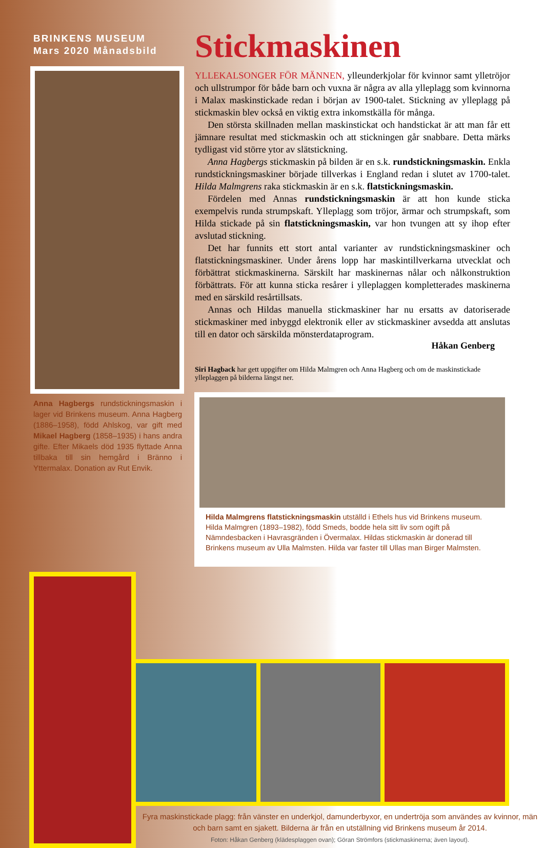BRINKENS MUSEUM
Mars 2020 Månadsbild
Anna Hagbergs rundstickningsmaskin i lager vid Brinkens museum. Anna Hagberg (1886–1958), född Ahlskog, var gift med Mikael Hagberg (1858–1935) i hans andra gifte. Efter Mikaels död 1935 flyttade Anna tillbaka till sin hemgård i Bränno i Yttermalax. Donation av Rut Envik.
Stickmaskinen
YLLEKALSONGER FÖR MÄNNEN, ylleunderkjolar för kvinnor samt ylletröjor och ullstrumpor för både barn och vuxna är några av alla ylleplagg som kvinnorna i Malax maskinstickade redan i början av 1900-talet. Stickning av ylleplagg på stickmaskin blev också en viktig extra inkomstkälla för många.
Den största skillnaden mellan maskinstickat och handstickat är att man får ett jämnare resultat med stickmaskin och att stickningen går snabbare. Detta märks tydligast vid större ytor av slätstickning.
Anna Hagbergs stickmaskin på bilden är en s.k. rundstickningsmaskin. Enkla rundstickningsmaskiner började tillverkas i England redan i slutet av 1700-talet. Hilda Malmgrens raka stickmaskin är en s.k. flatstickningsmaskin.
Fördelen med Annas rundstickningsmaskin är att hon kunde sticka exempelvis runda strumpskaft. Ylleplagg som tröjor, ärmar och strumpskaft, som Hilda stickade på sin flatstickningsmaskin, var hon tvungen att sy ihop efter avslutad stickning.
Det har funnits ett stort antal varianter av rundstickningsmaskiner och flatstickningsmaskiner. Under årens lopp har maskintillverkarna utvecklat och förbättrat stickmaskinerna. Särskilt har maskinernas nålar och nålkonstruktion förbättrats. För att kunna sticka resårer i ylleplaggen kompletterades maskinerna med en särskild resårtillsats.
Annas och Hildas manuella stickmaskiner har nu ersatts av datoriserade stickmaskiner med inbyggd elektronik eller av stickmaskiner avsedda att anslutas till en dator och särskilda mönsterdataprogram.
Håkan Genberg
Siri Hagback har gett uppgifter om Hilda Malmgren och Anna Hagberg och om de maskinstickade ylleplaggen på bilderna längst ner.
Hilda Malmgrens flatstickningsmaskin utställd i Ethels hus vid Brinkens museum. Hilda Malmgren (1893–1982), född Smeds, bodde hela sitt liv som ogift på Nämndesbacken i Havrasgränden i Övermalax. Hildas stickmaskin är donerad till Brinkens museum av Ulla Malmsten. Hilda var faster till Ullas man Birger Malmsten.
Fyra maskinstickade plagg: från vänster en underkjol, damunderbyxor, en undertröja som användes av kvinnor, män och barn samt en sjakett. Bilderna är från en utställning vid Brinkens museum år 2014.
Foton: Håkan Genberg (klädesplaggen ovan); Göran Strömfors (stickmaskinerna; även layout).